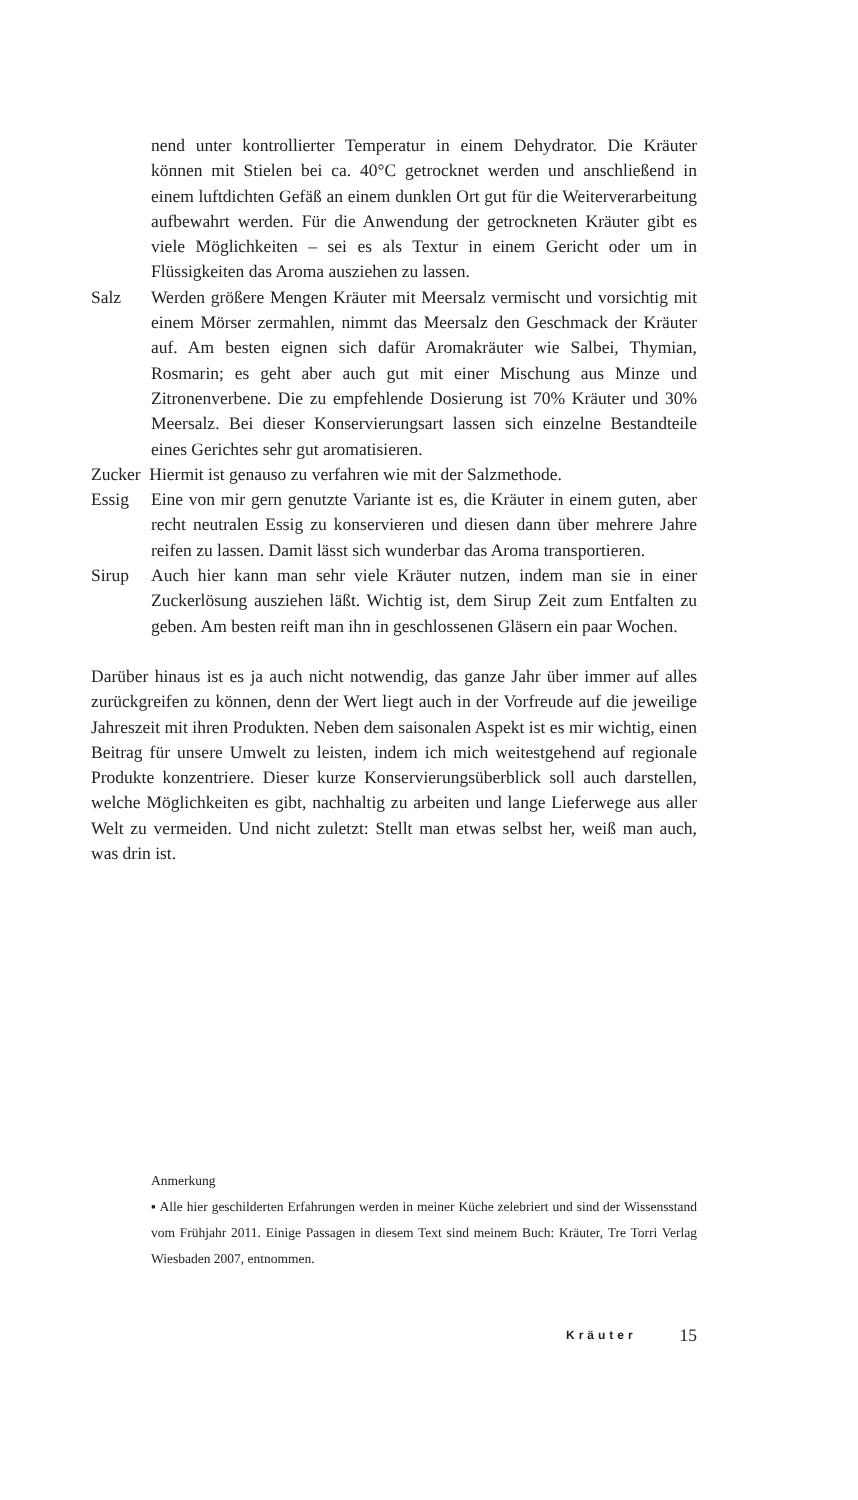nend unter kontrollierter Temperatur in einem Dehydrator. Die Kräuter können mit Stielen bei ca. 40°C getrocknet werden und anschließend in einem luftdichten Gefäß an einem dunklen Ort gut für die Weiterverarbeitung aufbewahrt werden. Für die Anwendung der getrockneten Kräuter gibt es viele Möglichkeiten – sei es als Textur in einem Gericht oder um in Flüssigkeiten das Aroma ausziehen zu lassen.
Salz Werden größere Mengen Kräuter mit Meersalz vermischt und vorsichtig mit einem Mörser zermahlen, nimmt das Meersalz den Geschmack der Kräuter auf. Am besten eignen sich dafür Aromakräuter wie Salbei, Thymian, Rosmarin; es geht aber auch gut mit einer Mischung aus Minze und Zitronenverbene. Die zu empfehlende Dosierung ist 70% Kräuter und 30% Meersalz. Bei dieser Konservierungsart lassen sich einzelne Bestandteile eines Gerichtes sehr gut aromatisieren.
Zucker Hiermit ist genauso zu verfahren wie mit der Salzmethode.
Essig Eine von mir gern genutzte Variante ist es, die Kräuter in einem guten, aber recht neutralen Essig zu konservieren und diesen dann über mehrere Jahre reifen zu lassen. Damit lässt sich wunderbar das Aroma transportieren.
Sirup Auch hier kann man sehr viele Kräuter nutzen, indem man sie in einer Zuckerlösung ausziehen läßt. Wichtig ist, dem Sirup Zeit zum Entfalten zu geben. Am besten reift man ihn in geschlossenen Gläsern ein paar Wochen.
Darüber hinaus ist es ja auch nicht notwendig, das ganze Jahr über immer auf alles zurückgreifen zu können, denn der Wert liegt auch in der Vorfreude auf die jeweilige Jahreszeit mit ihren Produkten. Neben dem saisonalen Aspekt ist es mir wichtig, einen Beitrag für unsere Umwelt zu leisten, indem ich mich weitestgehend auf regionale Produkte konzentriere. Dieser kurze Konservierungsüberblick soll auch darstellen, welche Möglichkeiten es gibt, nachhaltig zu arbeiten und lange Lieferwege aus aller Welt zu vermeiden. Und nicht zuletzt: Stellt man etwas selbst her, weiß man auch, was drin ist.
Anmerkung
▪ Alle hier geschilderten Erfahrungen werden in meiner Küche zelebriert und sind der Wissensstand vom Frühjahr 2011. Einige Passagen in diesem Text sind meinem Buch: Kräuter, Tre Torri Verlag Wiesbaden 2007, entnommen.
Kräuter 15